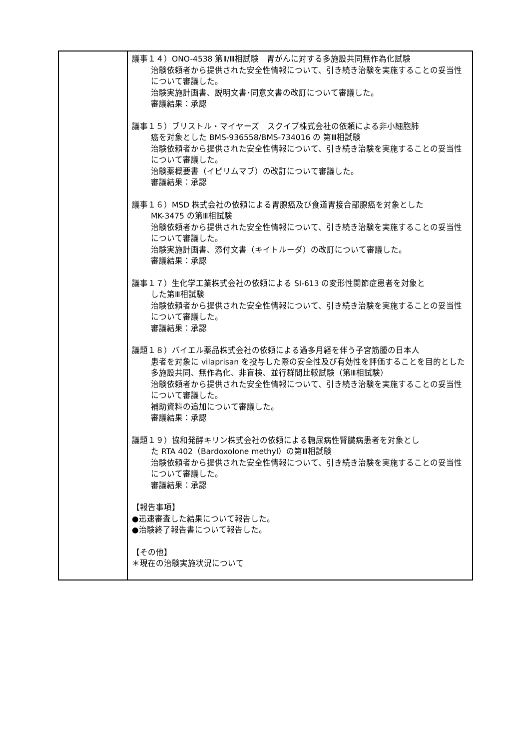| | 議事１４）ONO-4538 第Ⅱ/Ⅲ相試験 胃がんに対する多施設共同無作為化試験 治験依頼者から提供された安全性情報について、引き続き治験を実施することの妥当性について審議した。 治験実施計画書、説明文書･同意文書の改訂について審議した。 審議結果：承認 議事１５）ブリストル・マイヤーズ スクイブ株式会社の依頼による非小細胞肺 癌を対象とした BMS-936558/BMS-734016 の 第Ⅲ相試験 治験依頼者から提供された安全性情報について、引き続き治験を実施することの妥当性について審議した。 治験薬概要書（イピリムマブ）の改訂について審議した。 審議結果：承認 議事１６）MSD 株式会社の依頼による胃腺癌及び食道胃接合部腺癌を対象とした MK-3475 の第Ⅲ相試験 治験依頼者から提供された安全性情報について、引き続き治験を実施することの妥当性について審議した。 治験実施計画書、添付文書（キイトルーダ）の改訂について審議した。 審議結果：承認 議事１７）生化学工業株式会社の依頼による SI-613 の変形性関節症患者を対象と した第Ⅲ相試験 治験依頼者から提供された安全性情報について、引き続き治験を実施することの妥当性について審議した。 審議結果：承認 議題１８）バイエル薬品株式会社の依頼による過多月経を伴う子宮筋腫の日本人 患者を対象に vilaprisan を投与した際の安全性及び有効性を評価することを目的とした多施設共同、無作為化、非盲検、並行群間比較試験（第Ⅲ相試験） 治験依頼者から提供された安全性情報について、引き続き治験を実施することの妥当性について審議した。 補助資料の追加について審議した。 審議結果：承認 議題１９）協和発酵キリン株式会社の依頼による糖尿病性腎臓病患者を対象とし た RTA 402（Bardoxolone methyl）の第Ⅲ相試験 治験依頼者から提供された安全性情報について、引き続き治験を実施することの妥当性について審議した。 審議結果：承認 【報告事項】 ●迅速審査した結果について報告した。 ●治験終了報告書について報告した。 【その他】 ＊現在の治験実施状況について |